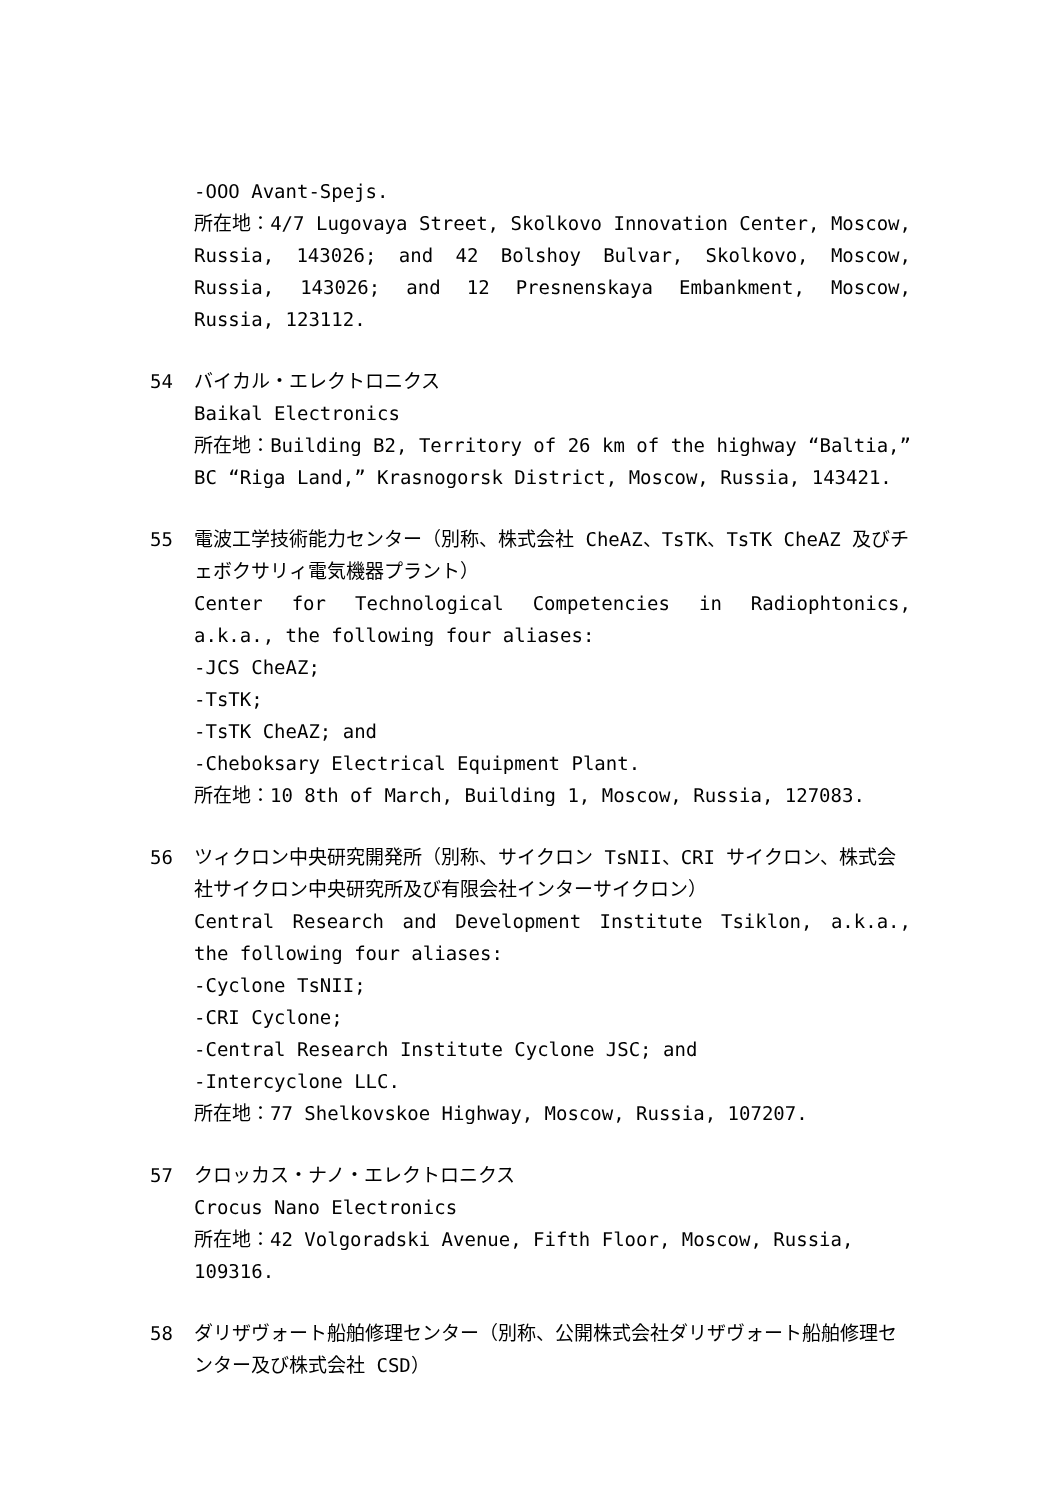-OOO Avant-Spejs.
所在地：4/7 Lugovaya Street, Skolkovo Innovation Center, Moscow, Russia, 143026; and 42 Bolshoy Bulvar, Skolkovo, Moscow, Russia, 143026; and 12 Presnenskaya Embankment, Moscow, Russia, 123112.
54 バイカル・エレクトロニクス
Baikal Electronics
所在地：Building B2, Territory of 26 km of the highway “Baltia,” BC “Riga Land,” Krasnogorsk District, Moscow, Russia, 143421.
55 電波工学技術能力センター（別称、株式会社 CheAZ、TsTK、TsTK CheAZ 及びチェボクサリィ電気機器プラント）
Center for Technological Competencies in Radiophtonics, a.k.a., the following four aliases:
-JCS CheAZ;
-TsTK;
-TsTK CheAZ; and
-Cheboksary Electrical Equipment Plant.
所在地：10 8th of March, Building 1, Moscow, Russia, 127083.
56 ツィクロン中央研究開発所（別称、サイクロン TsNII、CRI サイクロン、株式会社サイクロン中央研究所及び有限会社インターサイクロン）
Central Research and Development Institute Tsiklon, a.k.a., the following four aliases:
-Cyclone TsNII;
-CRI Cyclone;
-Central Research Institute Cyclone JSC; and
-Intercyclone LLC.
所在地：77 Shelkovskoe Highway, Moscow, Russia, 107207.
57 クロッカス・ナノ・エレクトロニクス
Crocus Nano Electronics
所在地：42 Volgoradski Avenue, Fifth Floor, Moscow, Russia, 109316.
58 ダリザヴォート船舶修理センター（別称、公開株式会社ダリザヴォート船舶修理センター及び株式会社 CSD）